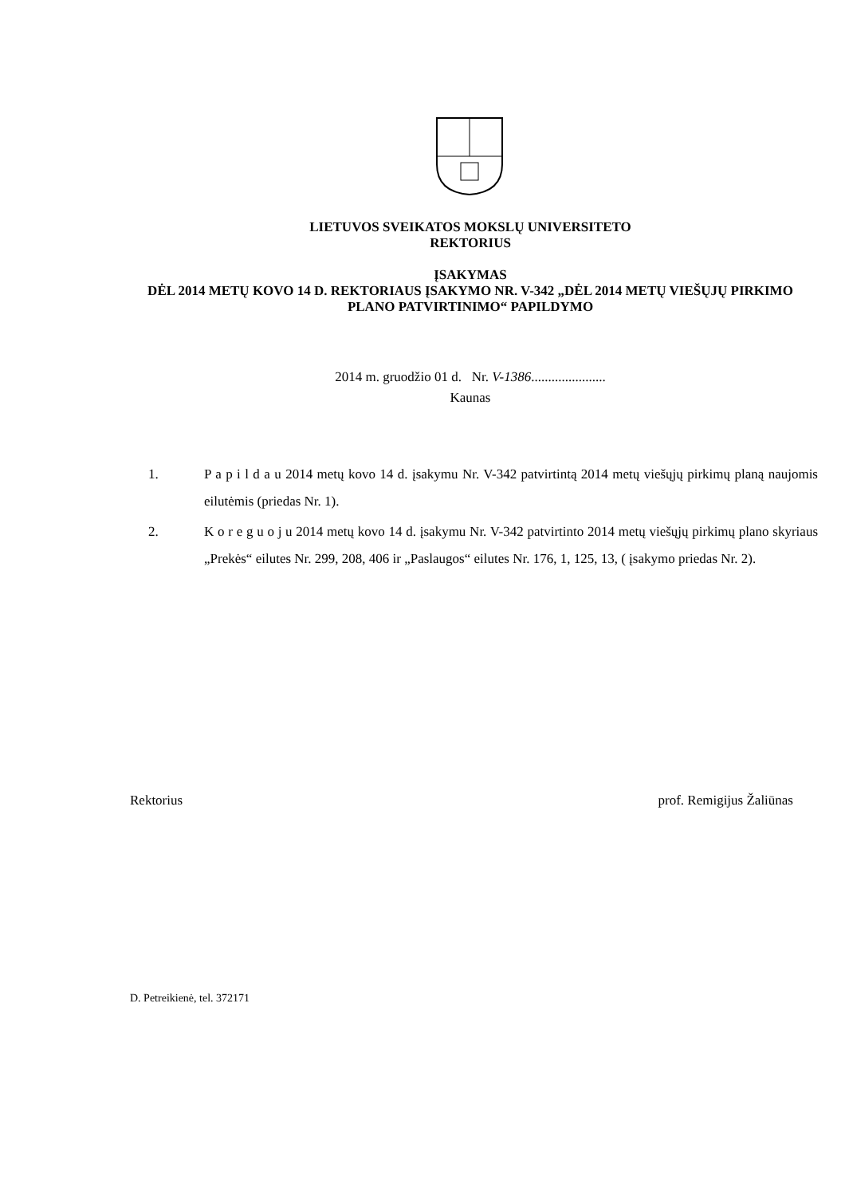LIETUVOS SVEIKATOS MOKSLŲ UNIVERSITETO
REKTORIUS
ĮSAKYMAS
DĖL 2014 METŲ KOVO 14 D. REKTORIAUS ĮSAKYMO NR. V-342 „DĖL 2014 METŲ VIEŠŲJŲ PIRKIMO PLANO PATVIRTINIMO“ PAPILDYMO
2014 m. gruodžio 01 d. Nr. V-1386......................
Kaunas
1. P a p i l d a u 2014 metų kovo 14 d. įsakymu Nr. V-342 patvirtintą 2014 metų viešųjų pirkimų planą naujomis eilutėmis (priedas Nr. 1).
2. K o r e g u o j u 2014 metų kovo 14 d. įsakymu Nr. V-342 patvirtinto 2014 metų viešųjų pirkimų plano skyriaus „Prekės“ eilutes Nr. 299, 208, 406 ir „Paslaugos“ eilutes Nr. 176, 1, 125, 13, ( įsakymo priedas Nr. 2).
Rektorius prof. Remigijus Žaliūnas
D. Petreikienė, tel. 372171